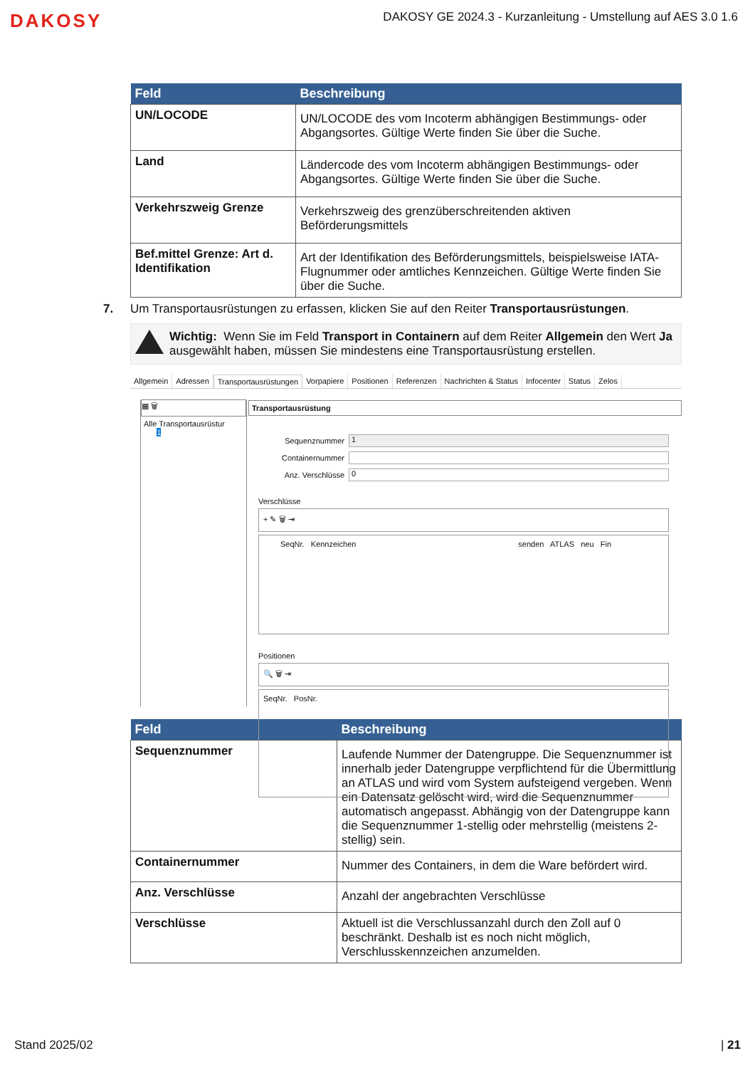DAKOSY DAKOSY GE 2024.3 - Kurzanleitung - Umstellung auf AES 3.0 1.6
| Feld | Beschreibung |
| --- | --- |
| UN/LOCODE | UN/LOCODE des vom Incoterm abhängigen Bestimmungs- oder Abgangsortes. Gültige Werte finden Sie über die Suche. |
| Land | Ländercode des vom Incoterm abhängigen Bestimmungs- oder Abgangsortes. Gültige Werte finden Sie über die Suche. |
| Verkehrszweig Grenze | Verkehrszweig des grenzüberschreitenden aktiven Beförderungsmittels |
| Bef.mittel Grenze: Art d. Identifikation | Art der Identifikation des Beförderungsmittels, beispielsweise IATA-Flugnummer oder amtliches Kennzeichen. Gültige Werte finden Sie über die Suche. |
7. Um Transportausrüstungen zu erfassen, klicken Sie auf den Reiter Transportausrüstungen.
Wichtig: Wenn Sie im Feld Transport in Containern auf dem Reiter Allgemein den Wert Ja ausgewählt haben, müssen Sie mindestens eine Transportausrüstung erstellen.
Allgemein Adressen Transportausrüstungen Vorpapiere Positionen Referenzen Nachrichten & Status Infocenter Status Zelos
▦ 🗑
Alle Transportausrüstur
1
Transportausrüstung
Sequenznummer
1
Containernummer
Anz. Verschlüsse
0
Verschlüsse
+ ✎ 🗑 ⇥
SeqNr. Kennzeichen senden ATLAS neu Fin
Positionen
🔍 🗑 ⇥
SeqNr. PosNr.
| Feld | Beschreibung |
| --- | --- |
| Sequenznummer | Laufende Nummer der Datengruppe. Die Sequenznummer ist innerhalb jeder Datengruppe verpflichtend für die Übermittlung an ATLAS und wird vom System aufsteigend vergeben. Wenn ein Datensatz gelöscht wird, wird die Sequenznummer automatisch angepasst. Abhängig von der Datengruppe kann die Sequenznummer 1-stellig oder mehrstellig (meistens 2-stellig) sein. |
| Containernummer | Nummer des Containers, in dem die Ware befördert wird. |
| Anz. Verschlüsse | Anzahl der angebrachten Verschlüsse |
| Verschlüsse | Aktuell ist die Verschlussanzahl durch den Zoll auf 0 beschränkt. Deshalb ist es noch nicht möglich, Verschlusskennzeichen anzumelden. |
Stand 2025/02 | 21